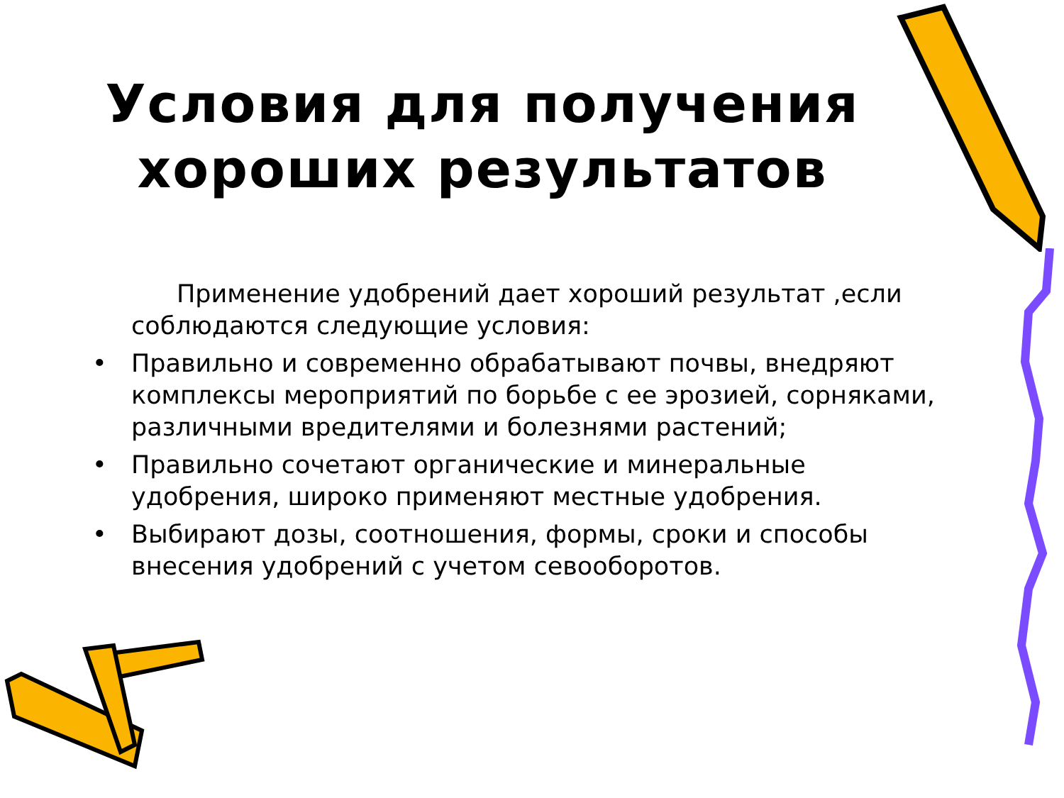Условия для получения хороших результатов
Применение удобрений дает хороший результат ,если соблюдаются следующие условия:
• Правильно и современно обрабатывают почвы, внедряют комплексы мероприятий по борьбе с ее эрозией, сорняками, различными вредителями и болезнями растений;
• Правильно сочетают органические и минеральные удобрения, широко применяют местные удобрения.
• Выбирают дозы, соотношения, формы, сроки и способы внесения удобрений с учетом севооборотов.